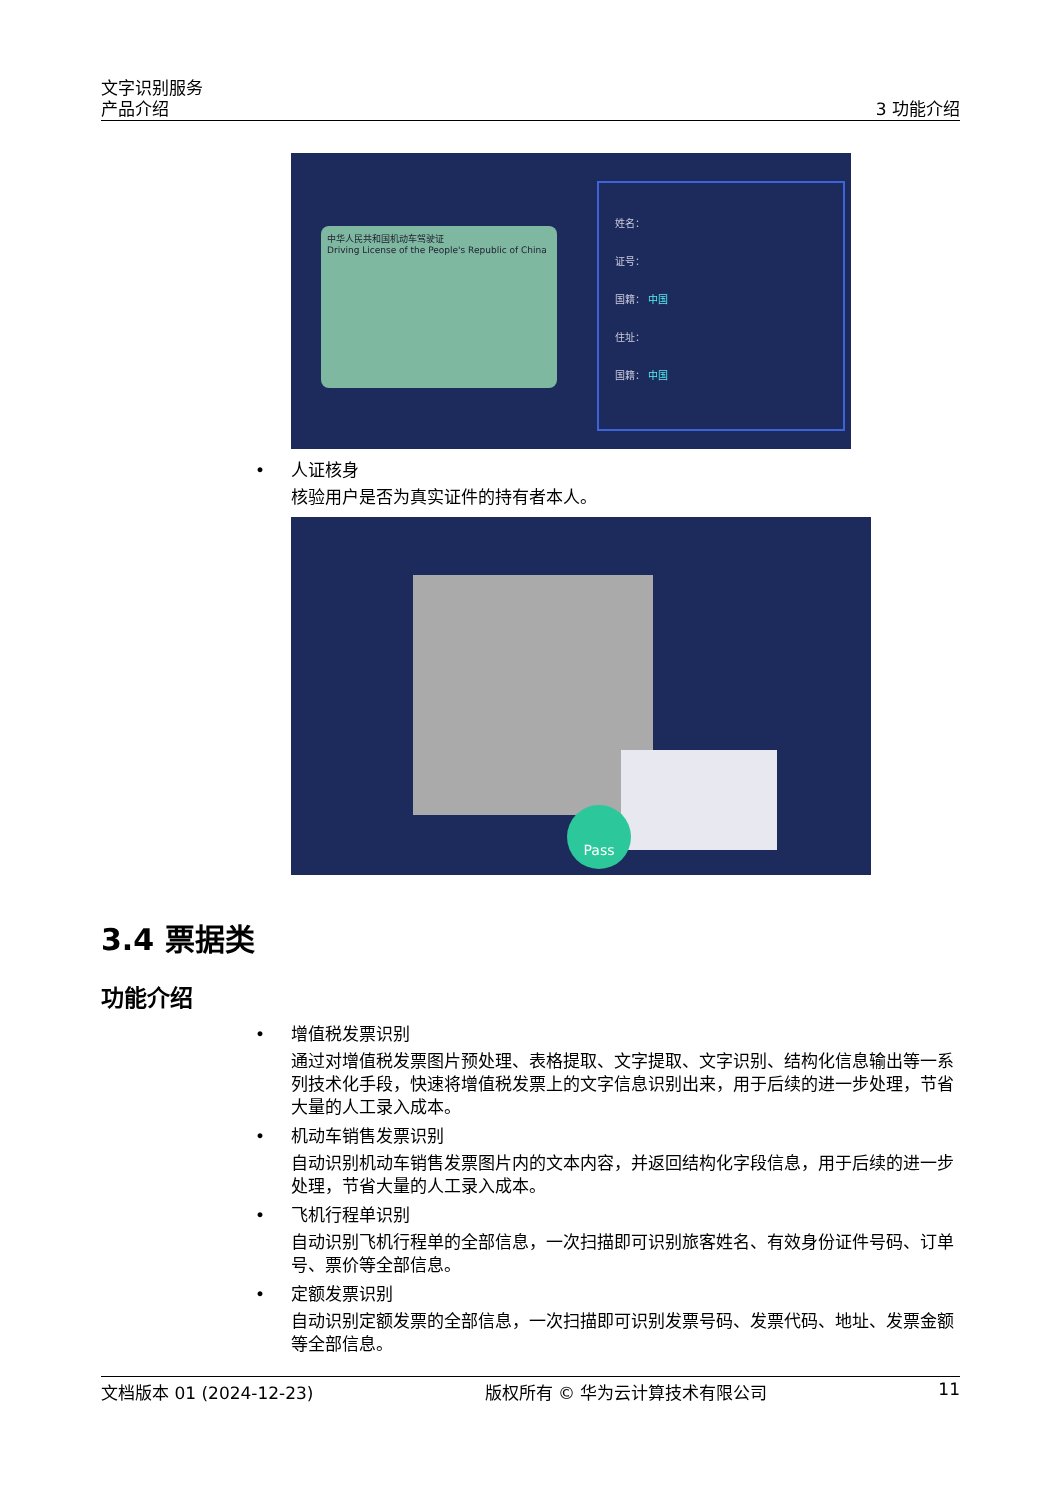文字识别服务
产品介绍
3 功能介绍
中华人民共和国机动车驾驶证
Driving License of the People's Republic of China
姓名：
证号：
国籍： 中国
住址：
国籍： 中国
•
人证核身
核验用户是否为真实证件的持有者本人。
Pass
3.4 票据类
功能介绍
•
增值税发票识别
通过对增值税发票图片预处理、表格提取、文字提取、文字识别、结构化信息输出等一系列技术化手段，快速将增值税发票上的文字信息识别出来，用于后续的进一步处理，节省大量的人工录入成本。
•
机动车销售发票识别
自动识别机动车销售发票图片内的文本内容，并返回结构化字段信息，用于后续的进一步处理，节省大量的人工录入成本。
•
飞机行程单识别
自动识别飞机行程单的全部信息，一次扫描即可识别旅客姓名、有效身份证件号码、订单号、票价等全部信息。
•
定额发票识别
自动识别定额发票的全部信息，一次扫描即可识别发票号码、发票代码、地址、发票金额等全部信息。
文档版本 01 (2024-12-23) 版权所有 © 华为云计算技术有限公司 11